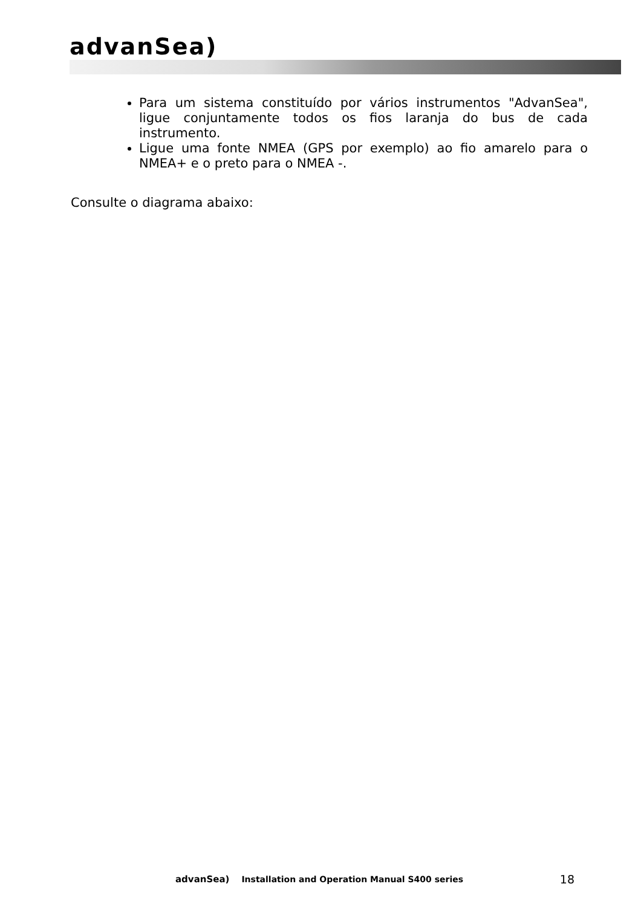advanSea)
Para um sistema constituído por vários instrumentos "AdvanSea", ligue conjuntamente todos os fios laranja do bus de cada instrumento.
Ligue uma fonte NMEA (GPS por exemplo) ao fio amarelo para o NMEA+ e o preto para o NMEA -.
Consulte o diagrama abaixo:
advanSea) Installation and Operation Manual S400 series 18